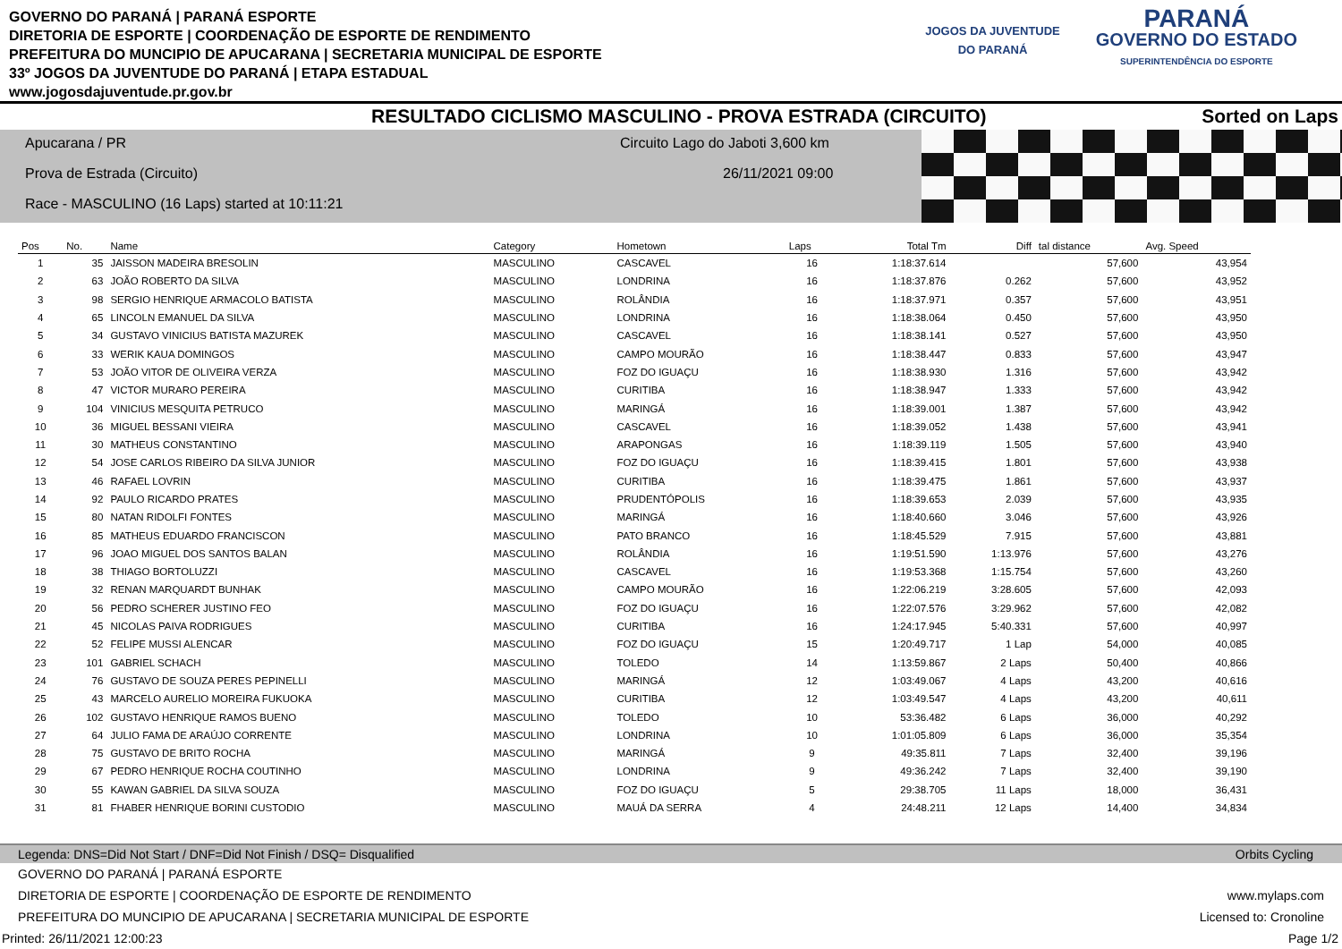GOVERNO DO PARANÁ | PARANÁ ESPORTE
DIRETORIA DE ESPORTE | COORDENAÇÃO DE ESPORTE DE RENDIMENTO
PREFEITURA DO MUNCIPIO DE APUCARANA | SECRETARIA MUNICIPAL DE ESPORTE
33º JOGOS DA JUVENTUDE DO PARANÁ | ETAPA ESTADUAL
www.jogosdajuventude.pr.gov.br
JOGOS DA JUVENTUDE
DO PARANÁ
PARANÁ
GOVERNO DO ESTADO
SUPERINTENDÊNCIA DO ESPORTE
RESULTADO CICLISMO MASCULINO - PROVA ESTRADA (CIRCUITO) Sorted on Laps
Apucarana / PR
Circuito Lago do Jaboti 3,600 km
Prova de Estrada (Circuito) 26/11/2021 09:00
Race - MASCULINO (16 Laps) started at 10:11:21
| Pos | No. | Name | Category | Hometown | Laps | Total Tm | Diff | tal distance | Avg. Speed |
| --- | --- | --- | --- | --- | --- | --- | --- | --- | --- |
| 1 | 35 | JAISSON MADEIRA BRESOLIN | MASCULINO | CASCAVEL | 16 | 1:18:37.614 | | 57,600 | 43,954 |
| 2 | 63 | JOÃO ROBERTO DA SILVA | MASCULINO | LONDRINA | 16 | 1:18:37.876 | 0.262 | 57,600 | 43,952 |
| 3 | 98 | SERGIO HENRIQUE ARMACOLO BATISTA | MASCULINO | ROLÂNDIA | 16 | 1:18:37.971 | 0.357 | 57,600 | 43,951 |
| 4 | 65 | LINCOLN EMANUEL DA SILVA | MASCULINO | LONDRINA | 16 | 1:18:38.064 | 0.450 | 57,600 | 43,950 |
| 5 | 34 | GUSTAVO VINICIUS BATISTA MAZUREK | MASCULINO | CASCAVEL | 16 | 1:18:38.141 | 0.527 | 57,600 | 43,950 |
| 6 | 33 | WERIK KAUA DOMINGOS | MASCULINO | CAMPO MOURÃO | 16 | 1:18:38.447 | 0.833 | 57,600 | 43,947 |
| 7 | 53 | JOÃO VITOR DE OLIVEIRA VERZA | MASCULINO | FOZ DO IGUAÇU | 16 | 1:18:38.930 | 1.316 | 57,600 | 43,942 |
| 8 | 47 | VICTOR MURARO PEREIRA | MASCULINO | CURITIBA | 16 | 1:18:38.947 | 1.333 | 57,600 | 43,942 |
| 9 | 104 | VINICIUS MESQUITA PETRUCO | MASCULINO | MARINGÁ | 16 | 1:18:39.001 | 1.387 | 57,600 | 43,942 |
| 10 | 36 | MIGUEL BESSANI VIEIRA | MASCULINO | CASCAVEL | 16 | 1:18:39.052 | 1.438 | 57,600 | 43,941 |
| 11 | 30 | MATHEUS CONSTANTINO | MASCULINO | ARAPONGAS | 16 | 1:18:39.119 | 1.505 | 57,600 | 43,940 |
| 12 | 54 | JOSE CARLOS RIBEIRO DA SILVA JUNIOR | MASCULINO | FOZ DO IGUAÇU | 16 | 1:18:39.415 | 1.801 | 57,600 | 43,938 |
| 13 | 46 | RAFAEL LOVRIN | MASCULINO | CURITIBA | 16 | 1:18:39.475 | 1.861 | 57,600 | 43,937 |
| 14 | 92 | PAULO RICARDO PRATES | MASCULINO | PRUDENTÓPOLIS | 16 | 1:18:39.653 | 2.039 | 57,600 | 43,935 |
| 15 | 80 | NATAN RIDOLFI FONTES | MASCULINO | MARINGÁ | 16 | 1:18:40.660 | 3.046 | 57,600 | 43,926 |
| 16 | 85 | MATHEUS EDUARDO FRANCISCON | MASCULINO | PATO BRANCO | 16 | 1:18:45.529 | 7.915 | 57,600 | 43,881 |
| 17 | 96 | JOAO MIGUEL DOS SANTOS BALAN | MASCULINO | ROLÂNDIA | 16 | 1:19:51.590 | 1:13.976 | 57,600 | 43,276 |
| 18 | 38 | THIAGO BORTOLUZZI | MASCULINO | CASCAVEL | 16 | 1:19:53.368 | 1:15.754 | 57,600 | 43,260 |
| 19 | 32 | RENAN MARQUARDT BUNHAK | MASCULINO | CAMPO MOURÃO | 16 | 1:22:06.219 | 3:28.605 | 57,600 | 42,093 |
| 20 | 56 | PEDRO SCHERER JUSTINO FEO | MASCULINO | FOZ DO IGUAÇU | 16 | 1:22:07.576 | 3:29.962 | 57,600 | 42,082 |
| 21 | 45 | NICOLAS PAIVA RODRIGUES | MASCULINO | CURITIBA | 16 | 1:24:17.945 | 5:40.331 | 57,600 | 40,997 |
| 22 | 52 | FELIPE MUSSI ALENCAR | MASCULINO | FOZ DO IGUAÇU | 15 | 1:20:49.717 | 1 Lap | 54,000 | 40,085 |
| 23 | 101 | GABRIEL SCHACH | MASCULINO | TOLEDO | 14 | 1:13:59.867 | 2 Laps | 50,400 | 40,866 |
| 24 | 76 | GUSTAVO DE SOUZA PERES PEPINELLI | MASCULINO | MARINGÁ | 12 | 1:03:49.067 | 4 Laps | 43,200 | 40,616 |
| 25 | 43 | MARCELO AURELIO MOREIRA FUKUOKA | MASCULINO | CURITIBA | 12 | 1:03:49.547 | 4 Laps | 43,200 | 40,611 |
| 26 | 102 | GUSTAVO HENRIQUE RAMOS BUENO | MASCULINO | TOLEDO | 10 | 53:36.482 | 6 Laps | 36,000 | 40,292 |
| 27 | 64 | JULIO FAMA DE ARAÚJO CORRENTE | MASCULINO | LONDRINA | 10 | 1:01:05.809 | 6 Laps | 36,000 | 35,354 |
| 28 | 75 | GUSTAVO DE BRITO ROCHA | MASCULINO | MARINGÁ | 9 | 49:35.811 | 7 Laps | 32,400 | 39,196 |
| 29 | 67 | PEDRO HENRIQUE ROCHA COUTINHO | MASCULINO | LONDRINA | 9 | 49:36.242 | 7 Laps | 32,400 | 39,190 |
| 30 | 55 | KAWAN GABRIEL DA SILVA SOUZA | MASCULINO | FOZ DO IGUAÇU | 5 | 29:38.705 | 11 Laps | 18,000 | 36,431 |
| 31 | 81 | FHABER HENRIQUE BORINI CUSTODIO | MASCULINO | MAUÁ DA SERRA | 4 | 24:48.211 | 12 Laps | 14,400 | 34,834 |
Legenda: DNS=Did Not Start / DNF=Did Not Finish / DSQ= Disqualified Orbits Cycling
GOVERNO DO PARANÁ | PARANÁ ESPORTE
DIRETORIA DE ESPORTE | COORDENAÇÃO DE ESPORTE DE RENDIMENTO www.mylaps.com
PREFEITURA DO MUNCIPIO DE APUCARANA | SECRETARIA MUNICIPAL DE ESPORTE Licensed to: Cronoline
Printed: 26/11/2021 12:00:23 Page 1/2